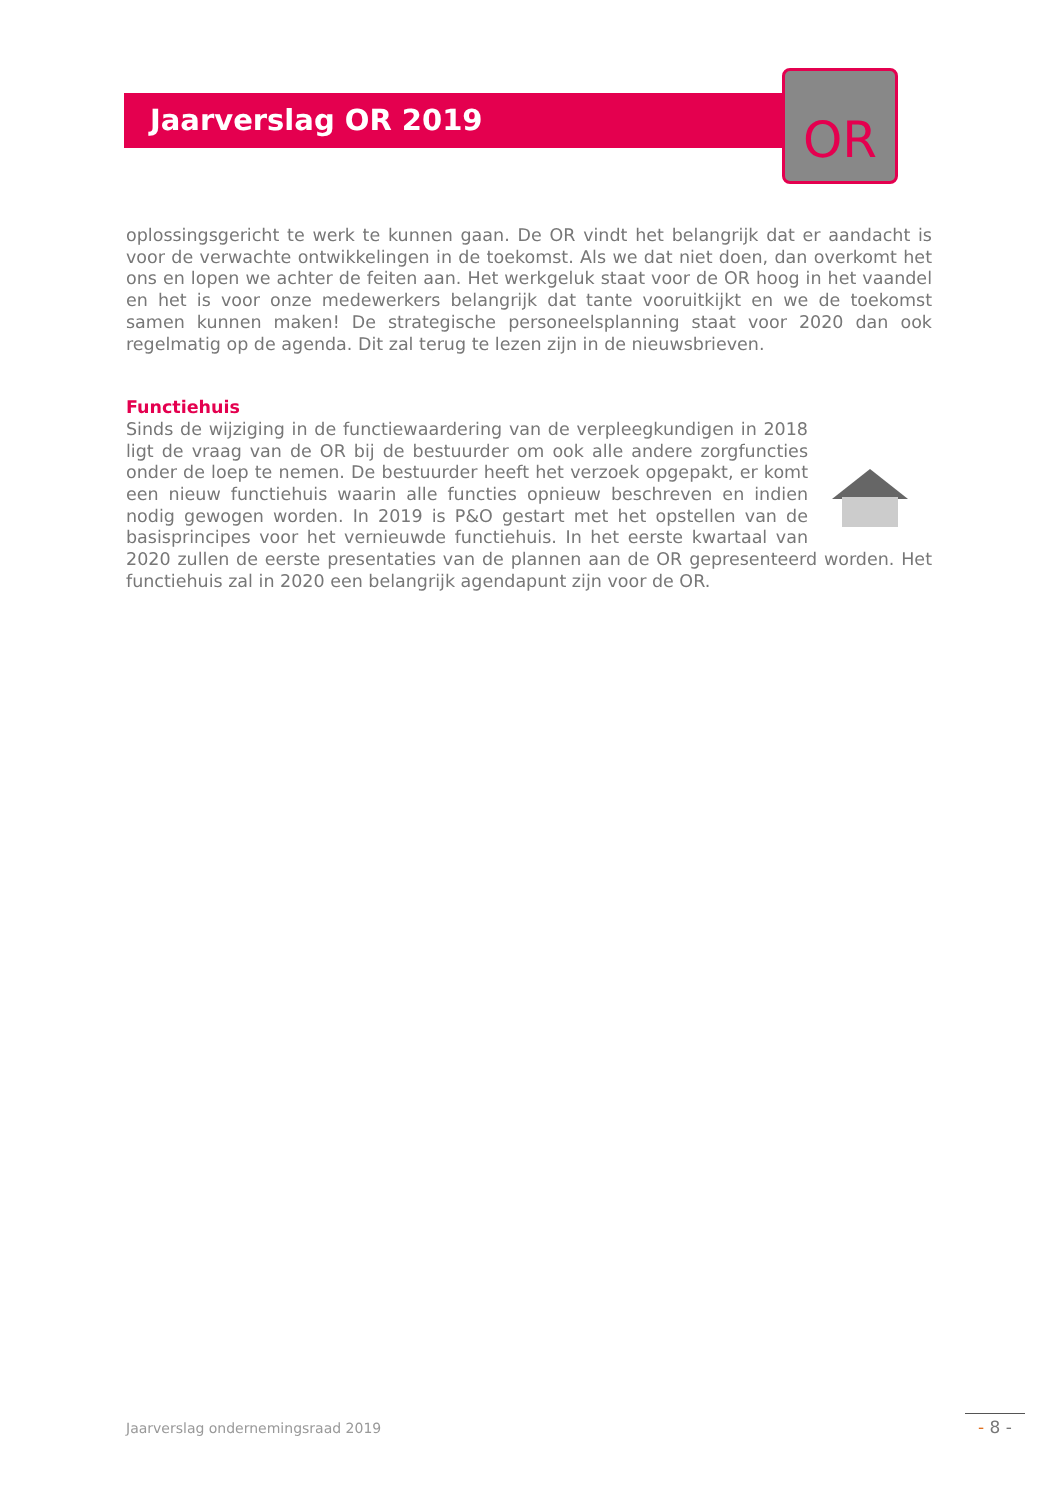Jaarverslag OR 2019
OR
oplossingsgericht te werk te kunnen gaan. De OR vindt het belangrijk dat er aandacht is voor de verwachte ontwikkelingen in de toekomst. Als we dat niet doen, dan overkomt het ons en lopen we achter de feiten aan. Het werkgeluk staat voor de OR hoog in het vaandel en het is voor onze medewerkers belangrijk dat tante vooruitkijkt en we de toekomst samen kunnen maken! De strategische personeelsplanning staat voor 2020 dan ook regelmatig op de agenda. Dit zal terug te lezen zijn in de nieuwsbrieven.
Functiehuis
Sinds de wijziging in de functiewaardering van de verpleegkundigen in 2018 ligt de vraag van de OR bij de bestuurder om ook alle andere zorgfuncties onder de loep te nemen. De bestuurder heeft het verzoek opgepakt, er komt een nieuw functiehuis waarin alle functies opnieuw beschreven en indien nodig gewogen worden. In 2019 is P&O gestart met het opstellen van de basisprincipes voor het vernieuwde functiehuis. In het eerste kwartaal van 2020 zullen de eerste presentaties van de plannen aan de OR gepresenteerd worden. Het functiehuis zal in 2020 een belangrijk agendapunt zijn voor de OR.
Jaarverslag ondernemingsraad 2019
- 8 -